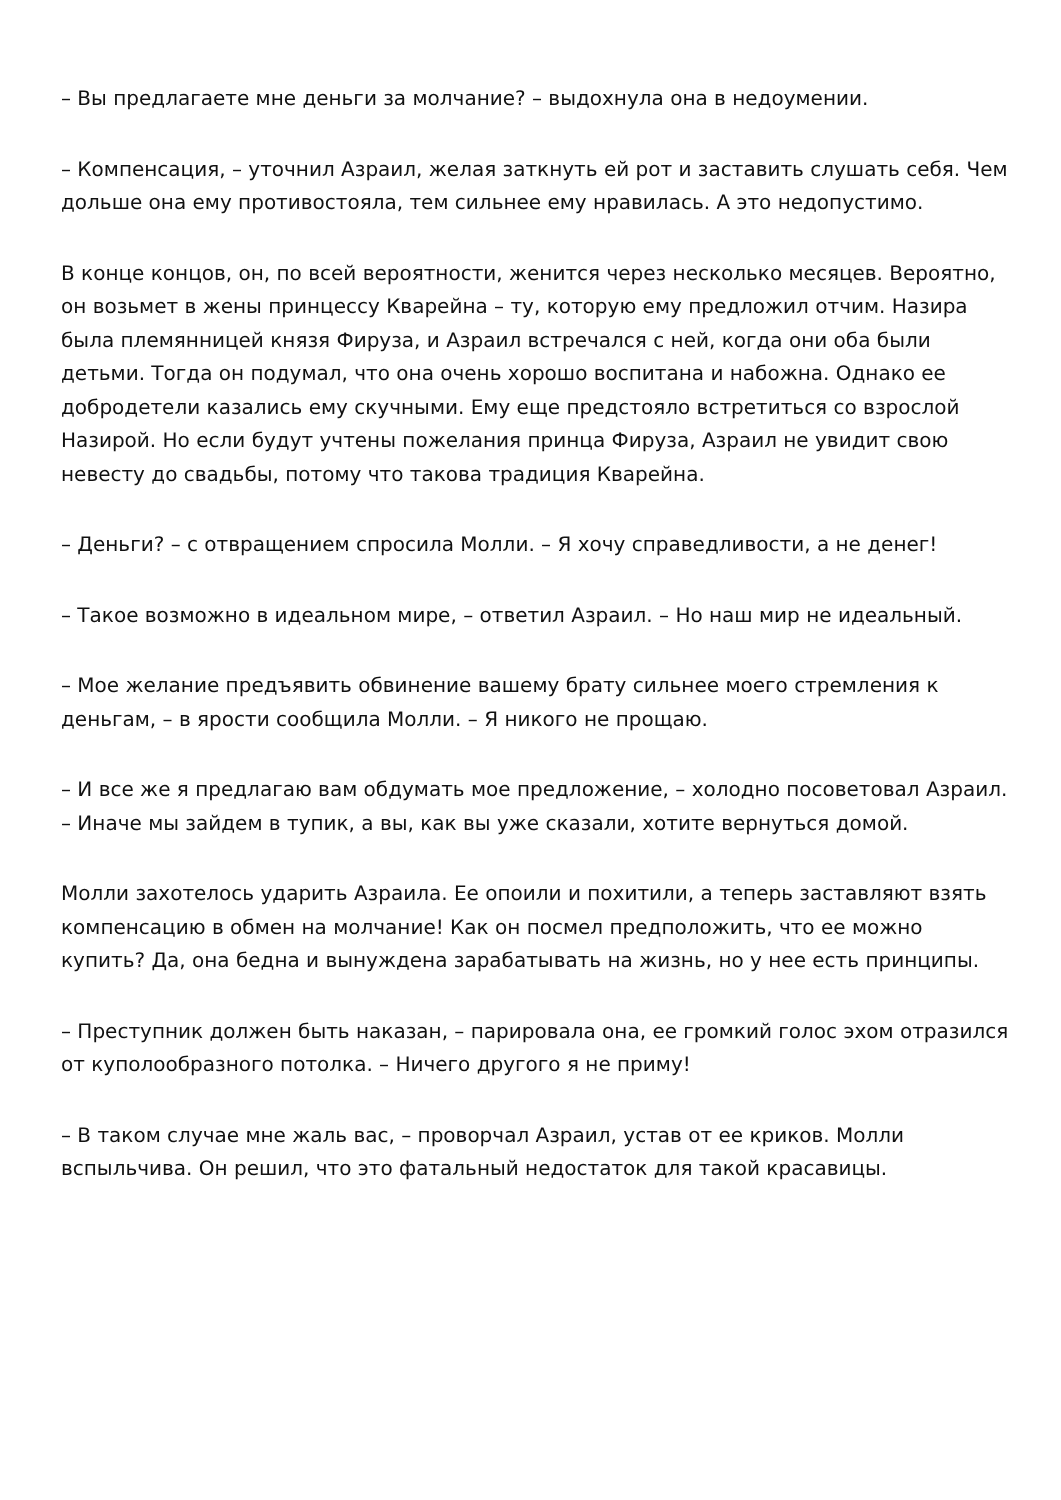– Вы предлагаете мне деньги за молчание? – выдохнула она в недоумении.
– Компенсация, – уточнил Азраил, желая заткнуть ей рот и заставить слушать себя. Чем дольше она ему противостояла, тем сильнее ему нравилась. А это недопустимо.
В конце концов, он, по всей вероятности, женится через несколько месяцев. Вероятно, он возьмет в жены принцессу Кварейна – ту, которую ему предложил отчим. Назира была племянницей князя Фируза, и Азраил встречался с ней, когда они оба были детьми. Тогда он подумал, что она очень хорошо воспитана и набожна. Однако ее добродетели казались ему скучными. Ему еще предстояло встретиться со взрослой Назирой. Но если будут учтены пожелания принца Фируза, Азраил не увидит свою невесту до свадьбы, потому что такова традиция Кварейна.
– Деньги? – с отвращением спросила Молли. – Я хочу справедливости, а не денег!
– Такое возможно в идеальном мире, – ответил Азраил. – Но наш мир не идеальный.
– Мое желание предъявить обвинение вашему брату сильнее моего стремления к деньгам, – в ярости сообщила Молли. – Я никого не прощаю.
– И все же я предлагаю вам обдумать мое предложение, – холодно посоветовал Азраил. – Иначе мы зайдем в тупик, а вы, как вы уже сказали, хотите вернуться домой.
Молли захотелось ударить Азраила. Ее опоили и похитили, а теперь заставляют взять компенсацию в обмен на молчание! Как он посмел предположить, что ее можно купить? Да, она бедна и вынуждена зарабатывать на жизнь, но у нее есть принципы.
– Преступник должен быть наказан, – парировала она, ее громкий голос эхом отразился от куполообразного потолка. – Ничего другого я не приму!
– В таком случае мне жаль вас, – проворчал Азраил, устав от ее криков. Молли вспыльчива. Он решил, что это фатальный недостаток для такой красавицы.